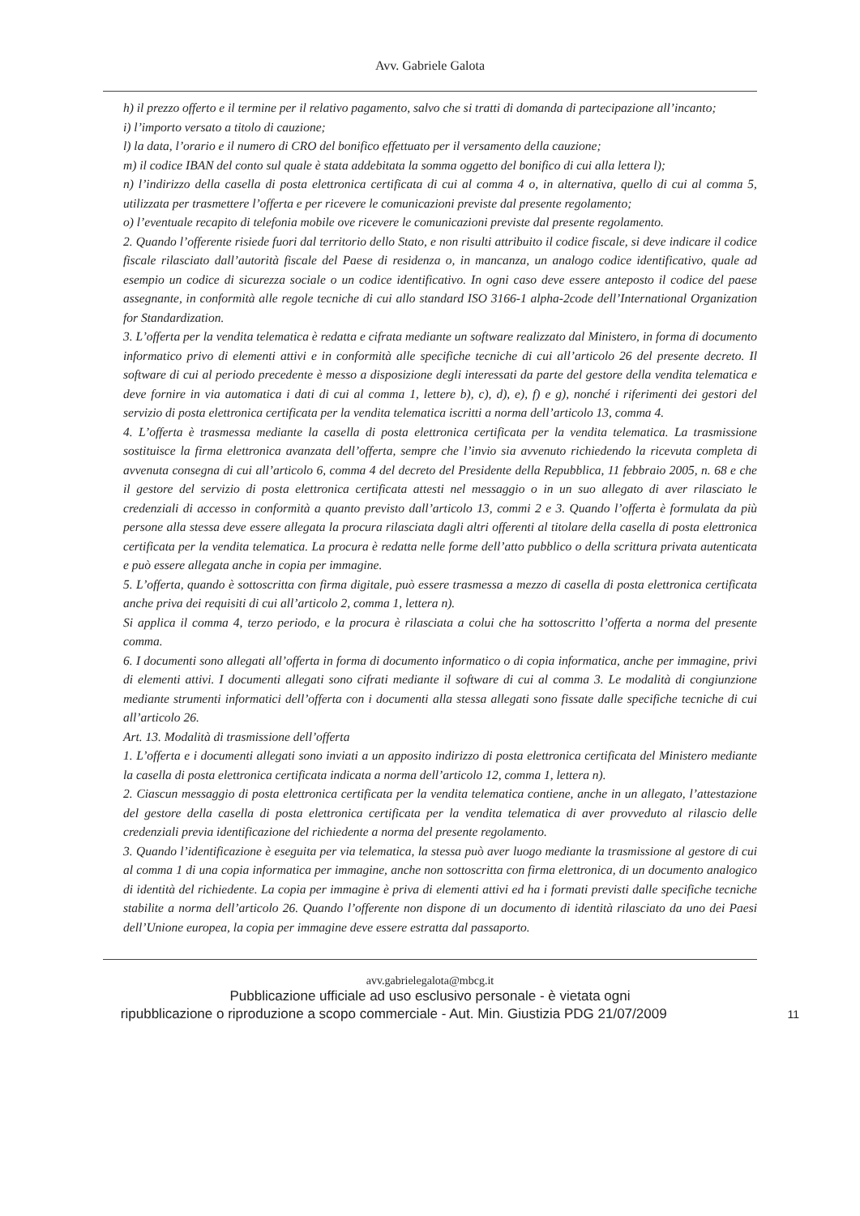Avv. Gabriele Galota
h) il prezzo offerto e il termine per il relativo pagamento, salvo che si tratti di domanda di partecipazione all’incanto;
i) l’importo versato a titolo di cauzione;
l) la data, l’orario e il numero di CRO del bonifico effettuato per il versamento della cauzione;
m) il codice IBAN del conto sul quale è stata addebitata la somma oggetto del bonifico di cui alla lettera l);
n) l’indirizzo della casella di posta elettronica certificata di cui al comma 4 o, in alternativa, quello di cui al comma 5, utilizzata per trasmettere l’offerta e per ricevere le comunicazioni previste dal presente regolamento;
o) l’eventuale recapito di telefonia mobile ove ricevere le comunicazioni previste dal presente regolamento.
2. Quando l’offerente risiede fuori dal territorio dello Stato, e non risulti attribuito il codice fiscale, si deve indicare il codice fiscale rilasciato dall’autorità fiscale del Paese di residenza o, in mancanza, un analogo codice identificativo, quale ad esempio un codice di sicurezza sociale o un codice identificativo. In ogni caso deve essere anteposto il codice del paese assegnante, in conformità alle regole tecniche di cui allo standard ISO 3166-1 alpha-2code dell’International Organization for Standardization.
3. L’offerta per la vendita telematica è redatta e cifrata mediante un software realizzato dal Ministero, in forma di documento informatico privo di elementi attivi e in conformità alle specifiche tecniche di cui all’articolo 26 del presente decreto. Il software di cui al periodo precedente è messo a disposizione degli interessati da parte del gestore della vendita telematica e deve fornire in via automatica i dati di cui al comma 1, lettere b), c), d), e), f) e g), nonché i riferimenti dei gestori del servizio di posta elettronica certificata per la vendita telematica iscritti a norma dell’articolo 13, comma 4.
4. L’offerta è trasmessa mediante la casella di posta elettronica certificata per la vendita telematica. La trasmissione sostituisce la firma elettronica avanzata dell’offerta, sempre che l’invio sia avvenuto richiedendo la ricevuta completa di avvenuta consegna di cui all’articolo 6, comma 4 del decreto del Presidente della Repubblica, 11 febbraio 2005, n. 68 e che il gestore del servizio di posta elettronica certificata attesti nel messaggio o in un suo allegato di aver rilasciato le credenziali di accesso in conformità a quanto previsto dall’articolo 13, commi 2 e 3. Quando l’offerta è formulata da più persone alla stessa deve essere allegata la procura rilasciata dagli altri offerenti al titolare della casella di posta elettronica certificata per la vendita telematica. La procura è redatta nelle forme dell’atto pubblico o della scrittura privata autenticata e può essere allegata anche in copia per immagine.
5. L’offerta, quando è sottoscritta con firma digitale, può essere trasmessa a mezzo di casella di posta elettronica certificata anche priva dei requisiti di cui all’articolo 2, comma 1, lettera n).
Si applica il comma 4, terzo periodo, e la procura è rilasciata a colui che ha sottoscritto l’offerta a norma del presente comma.
6. I documenti sono allegati all’offerta in forma di documento informatico o di copia informatica, anche per immagine, privi di elementi attivi. I documenti allegati sono cifrati mediante il software di cui al comma 3. Le modalità di congiunzione mediante strumenti informatici dell’offerta con i documenti alla stessa allegati sono fissate dalle specifiche tecniche di cui all’articolo 26.
Art. 13. Modalità di trasmissione dell’offerta
1. L’offerta e i documenti allegati sono inviati a un apposito indirizzo di posta elettronica certificata del Ministero mediante la casella di posta elettronica certificata indicata a norma dell’articolo 12, comma 1, lettera n).
2. Ciascun messaggio di posta elettronica certificata per la vendita telematica contiene, anche in un allegato, l’attestazione del gestore della casella di posta elettronica certificata per la vendita telematica di aver provveduto al rilascio delle credenziali previa identificazione del richiedente a norma del presente regolamento.
3. Quando l’identificazione è eseguita per via telematica, la stessa può aver luogo mediante la trasmissione al gestore di cui al comma 1 di una copia informatica per immagine, anche non sottoscritta con firma elettronica, di un documento analogico di identità del richiedente. La copia per immagine è priva di elementi attivi ed ha i formati previsti dalle specifiche tecniche stabilite a norma dell’articolo 26. Quando l’offerente non dispone di un documento di identità rilasciato da uno dei Paesi dell’Unione europea, la copia per immagine deve essere estratta dal passaporto.
avv.gabrielegalota@mbcg.it
Pubblicazione ufficiale ad uso esclusivo personale - è vietata ogni
ripubblicazione o riproduzione a scopo commerciale - Aut. Min. Giustizia PDG 21/07/2009 11